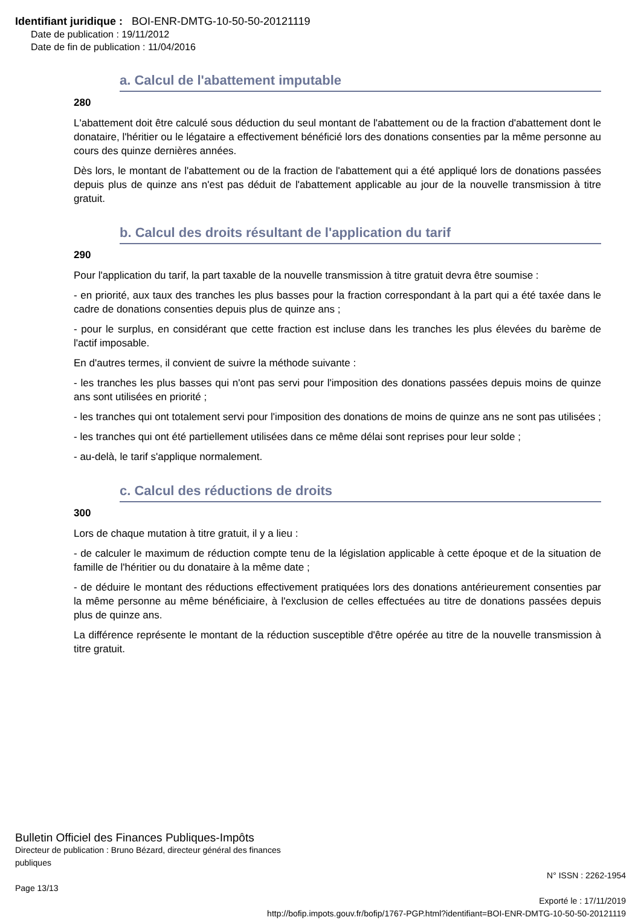Identifiant juridique : BOI-ENR-DMTG-10-50-50-20121119
Date de publication : 19/11/2012
Date de fin de publication : 11/04/2016
a. Calcul de l'abattement imputable
280
L'abattement doit être calculé sous déduction du seul montant de l'abattement ou de la fraction d'abattement dont le donataire, l'héritier ou le légataire a effectivement bénéficié lors des donations consenties par la même personne au cours des quinze dernières années.
Dès lors, le montant de l'abattement ou de la fraction de l'abattement qui a été appliqué lors de donations passées depuis plus de quinze ans n'est pas déduit de l'abattement applicable au jour de la nouvelle transmission à titre gratuit.
b. Calcul des droits résultant de l'application du tarif
290
Pour l'application du tarif, la part taxable de la nouvelle transmission à titre gratuit devra être soumise :
- en priorité, aux taux des tranches les plus basses pour la fraction correspondant à la part qui a été taxée dans le cadre de donations consenties depuis plus de quinze ans ;
- pour le surplus, en considérant que cette fraction est incluse dans les tranches les plus élevées du barème de l'actif imposable.
En d'autres termes, il convient de suivre la méthode suivante :
- les tranches les plus basses qui n'ont pas servi pour l'imposition des donations passées depuis moins de quinze ans sont utilisées en priorité ;
- les tranches qui ont totalement servi pour l'imposition des donations de moins de quinze ans ne sont pas utilisées ;
- les tranches qui ont été partiellement utilisées dans ce même délai sont reprises pour leur solde ;
- au-delà, le tarif s'applique normalement.
c. Calcul des réductions de droits
300
Lors de chaque mutation à titre gratuit, il y a lieu :
- de calculer le maximum de réduction compte tenu de la législation applicable à cette époque et de la situation de famille de l'héritier ou du donataire à la même date ;
- de déduire le montant des réductions effectivement pratiquées lors des donations antérieurement consenties par la même personne au même bénéficiaire, à l'exclusion de celles effectuées au titre de donations passées depuis plus de quinze ans.
La différence représente le montant de la réduction susceptible d'être opérée au titre de la nouvelle transmission à titre gratuit.
Bulletin Officiel des Finances Publiques-Impôts
Directeur de publication : Bruno Bézard, directeur général des finances
publiques
N° ISSN : 2262-1954
Page 13/13
Exporté le : 17/11/2019
http://bofip.impots.gouv.fr/bofip/1767-PGP.html?identifiant=BOI-ENR-DMTG-10-50-50-20121119